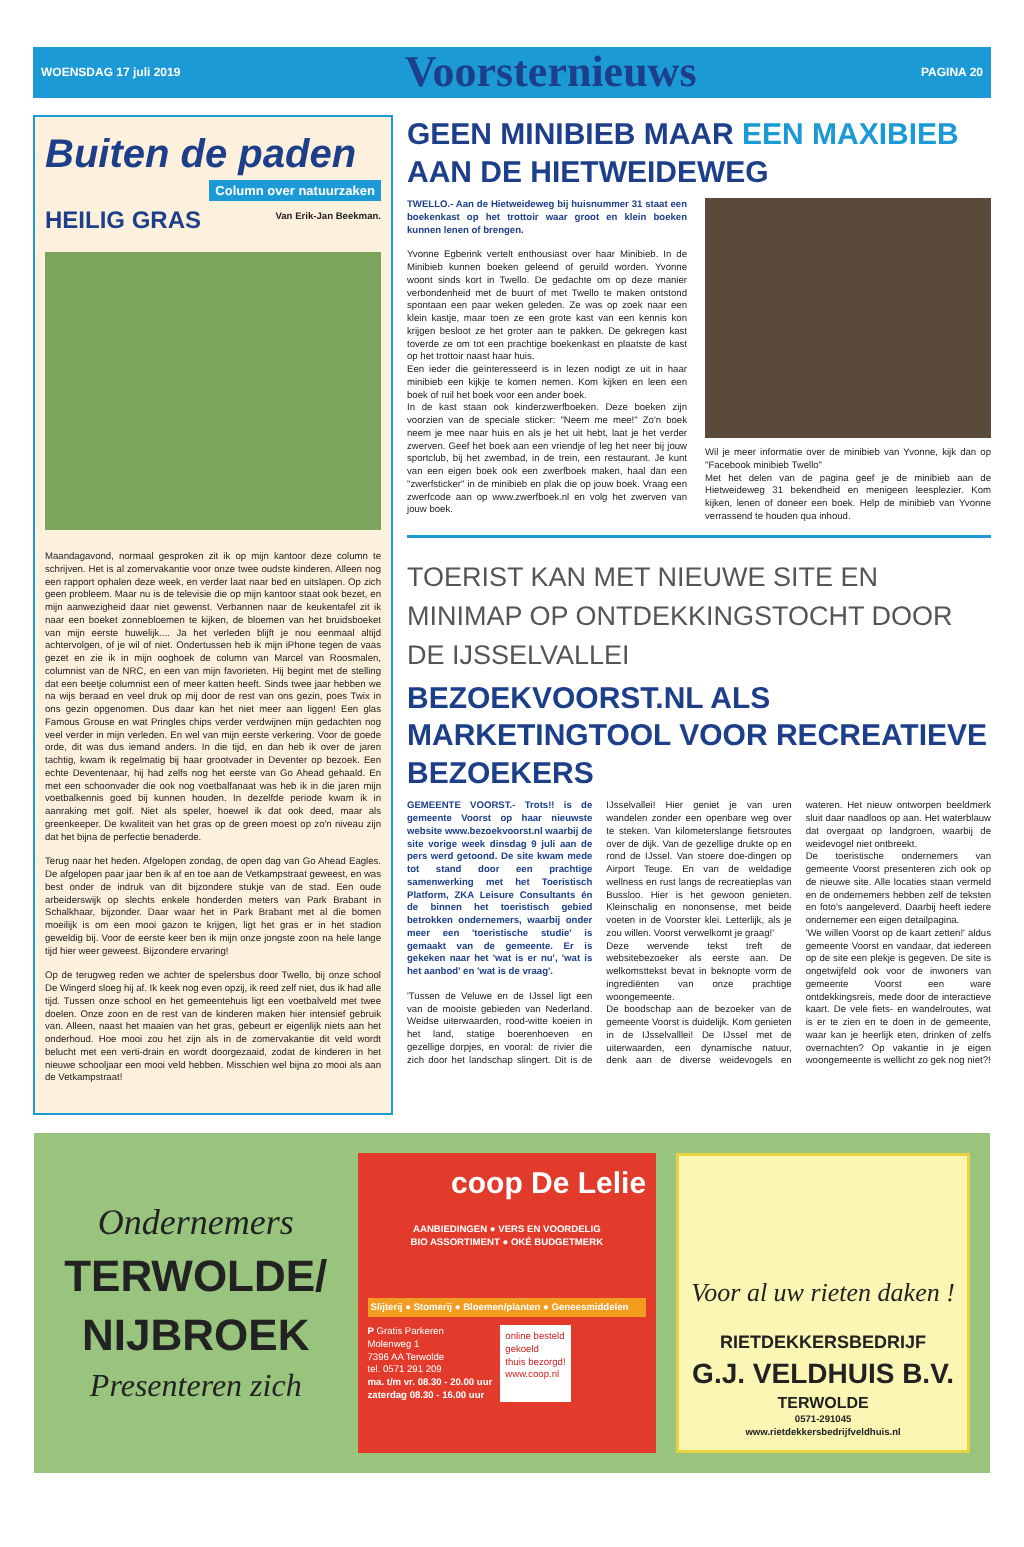WOENSDAG 17 juli 2019 Voorsternieuws PAGINA 20
Buiten de paden
Column over natuurzaken
HEILIG GRAS
Van Erik-Jan Beekman.
Maandagavond, normaal gesproken zit ik op mijn kantoor deze column te schrijven. Het is al zomervakantie voor onze twee oudste kinderen. Alleen nog een rapport ophalen deze week, en verder laat naar bed en uitslapen. Op zich geen probleem. Maar nu is de televisie die op mijn kantoor staat ook bezet, en mijn aanwezigheid daar niet gewenst. Verbannen naar de keukentafel zit ik naar een boeket zonnebloemen te kijken, de bloemen van het bruidsboeket van mijn eerste huwelijk.... Ja het verleden blijft je nou eenmaal altijd achtervolgen, of je wil of niet. Ondertussen heb ik mijn iPhone tegen de vaas gezet en zie ik in mijn ooghoek de column van Marcel van Roosmalen, columnist van de NRC, en een van mijn favorieten. Hij begint met de stelling dat een beetje columnist een of meer katten heeft. Sinds twee jaar hebben we na wijs beraad en veel druk op mij door de rest van ons gezin, poes Twix in ons gezin opgenomen. Dus daar kan het niet meer aan liggen! Een glas Famous Grouse en wat Pringles chips verder verdwijnen mijn gedachten nog veel verder in mijn verleden. En wel van mijn eerste verkering. Voor de goede orde, dit was dus iemand anders. In die tijd, en dan heb ik over de jaren tachtig, kwam ik regelmatig bij haar grootvader in Deventer op bezoek. Een echte Deventenaar, hij had zelfs nog het eerste van Go Ahead gehaald. En met een schoonvader die ook nog voetbalfanaat was heb ik in die jaren mijn voetbalkennis goed bij kunnen houden. In dezelfde periode kwam ik in aanraking met golf. Niet als speler, hoewel ik dat ook deed, maar als greenkeeper. De kwaliteit van het gras op de green moest op zo'n niveau zijn dat het bijna de perfectie benaderde.
Terug naar het heden. Afgelopen zondag, de open dag van Go Ahead Eagles. De afgelopen paar jaar ben ik af en toe aan de Vetkampstraat geweest, en was best onder de indruk van dit bijzondere stukje van de stad. Een oude arbeiderswijk op slechts enkele honderden meters van Park Brabant in Schalkhaar, bijzonder. Daar waar het in Park Brabant met al die bomen moeilijk is om een mooi gazon te krijgen, ligt het gras er in het stadion geweldig bij. Voor de eerste keer ben ik mijn onze jongste zoon na hele lange tijd hier weer geweest. Bijzondere ervaring!
Op de terugweg reden we achter de spelersbus door Twello, bij onze school De Wingerd sloeg hij af. Ik keek nog even opzij, ik reed zelf niet, dus ik had alle tijd. Tussen onze school en het gemeentehuis ligt een voetbalveld met twee doelen. Onze zoon en de rest van de kinderen maken hier intensief gebruik van. Alleen, naast het maaien van het gras, gebeurt er eigenlijk niets aan het onderhoud. Hoe mooi zou het zijn als in de zomervakantie dit veld wordt belucht met een verti-drain en wordt doorgezaaid, zodat de kinderen in het nieuwe schooljaar een mooi veld hebben. Misschien wel bijna zo mooi als aan de Vetkampstraat!
GEEN MINIBIEB MAAR EEN MAXIBIEB AAN DE HIETWEIDEWEG
TWELLO.- Aan de Hietweideweg bij huisnummer 31 staat een boekenkast op het trottoir waar groot en klein boeken kunnen lenen of brengen.
Yvonne Egberink vertelt enthousiast over haar Minibieb. In de Minibieb kunnen boeken geleend of geruild worden. Yvonne woont sinds kort in Twello. De gedachte om op deze manier verbondenheid met de buurt of met Twello te maken ontstond spontaan een paar weken geleden. Ze was op zoek naar een klein kastje, maar toen ze een grote kast van een kennis kon krijgen besloot ze het groter aan te pakken. De gekregen kast toverde ze om tot een prachtige boekenkast en plaatste de kast op het trottoir naast haar huis.
Een ieder die geïnteresseerd is in lezen nodigt ze uit in haar minibieb een kijkje te komen nemen. Kom kijken en leen een boek of ruil het boek voor een ander boek.
In de kast staan ook kinderzwerfboeken. Deze boeken zijn voorzien van de speciale sticker: "Neem me mee!" Zo'n boek neem je mee naar huis en als je het uit hebt, laat je het verder zwerven. Geef het boek aan een vriendje of leg het neer bij jouw sportclub, bij het zwembad, in de trein, een restaurant. Je kunt van een eigen boek ook een zwerfboek maken, haal dan een "zwerfsticker" in de minibieb en plak die op jouw boek. Vraag een zwerfcode aan op www.zwerfboek.nl en volg het zwerven van jouw boek.
Wil je meer informatie over de minibieb van Yvonne, kijk dan op "Facebook minibieb Twello"
Met het delen van de pagina geef je de minibieb aan de Hietweideweg 31 bekendheid en menigeen leesplezier. Kom kijken, lenen of doneer een boek. Help de minibieb van Yvonne verrassend te houden qua inhoud.
TOERIST KAN MET NIEUWE SITE EN MINIMAP OP ONTDEKKINGSTOCHT DOOR DE IJSSELVALLEI
BEZOEKVOORST.NL ALS MARKETINGTOOL VOOR RECREATIEVE BEZOEKERS
GEMEENTE VOORST.- Trots!! is de gemeente Voorst op haar nieuwste website www.bezoekvoorst.nl waarbij de site vorige week dinsdag 9 juli aan de pers werd getoond. De site kwam mede tot stand door een prachtige samenwerking met het Toeristisch Platform, ZKA Leisure Consultants én de binnen het toeristisch gebied betrokken ondernemers, waarbij onder meer een 'toeristische studie' is gemaakt van de gemeente. Er is gekeken naar het 'wat is er nu', 'wat is het aanbod' en 'wat is de vraag'.
'Tussen de Veluwe en de IJssel ligt een van de mooiste gebieden van Nederland. Weidse uiterwaarden, rood-witte koeien in het land, statige boerenhoeven en gezellige dorpjes, en vooral: de rivier die zich door het landschap slingert. Dit is de IJsselvallei! Hier geniet je van uren wandelen zonder een openbare weg over te steken. Van kilometerslange fietsroutes over de dijk. Van de gezellige drukte op en rond de IJssel. Van stoere doe-dingen op Airport Teuge. En van de weldadige wellness en rust langs de recreatieplas van Bussloo. Hier is het gewoon genieten. Kleinschalig en nononsense, met beide voeten in de Voorster klei. Letterlijk, als je zou willen. Voorst verwelkomt je graag!'
Deze wervende tekst treft de websitebezoeker als eerste aan. De welkomsttekst bevat in beknopte vorm de ingrediënten van onze prachtige woongemeente.
De boodschap aan de bezoeker van de gemeente Voorst is duidelijk. Kom genieten in de IJsselvalllei! De IJssel met de uiterwaarden, een dynamische natuur, denk aan de diverse weidevogels en wateren. Het nieuw ontworpen beeldmerk sluit daar naadloos op aan. Het waterblauw dat overgaat op landgroen, waarbij de weidevogel niet ontbreekt.
De toeristische ondernemers van gemeente Voorst presenteren zich ook op de nieuwe site. Alle locaties staan vermeld en de ondernemers hebben zelf de teksten en foto's aangeleverd. Daarbij heeft iedere ondernemer een eigen detailpagina.
'We willen Voorst op de kaart zetten!' aldus gemeente Voorst en vandaar, dat iedereen op de site een plekje is gegeven. De site is ongetwijfeld ook voor de inwoners van gemeente Voorst een ware ontdekkingsreis, mede door de interactieve kaart. De vele fiets- en wandelroutes, wat is er te zien en te doen in de gemeente, waar kan je heerlijk eten, drinken of zelfs overnachten? Op vakantie in je eigen woongemeente is wellicht zo gek nog niet?!
Ondernemers
TERWOLDE/
NIJBROEK
Presenteren zich
coop De Lelie
AANBIEDINGEN ● VERS EN VOORDELIG
BIO ASSORTIMENT ● OKÉ BUDGETMERK
Slijterij ● Stomerij ● Bloemen/planten ● Geneesmiddelen
P Gratis Parkeren
Molenweg 1
7396 AA Terwolde
tel. 0571 291 209
ma. t/m vr. 08.30 - 20.00 uur
zaterdag 08.30 - 16.00 uur
online besteld
gekoeld
thuis bezorgd!
www.coop.nl
Voor al uw rieten daken !
RIETDEKKERSBEDRIJF
G.J. VELDHUIS B.V.
TERWOLDE
0571-291045
www.rietdekkersbedrijfveldhuis.nl